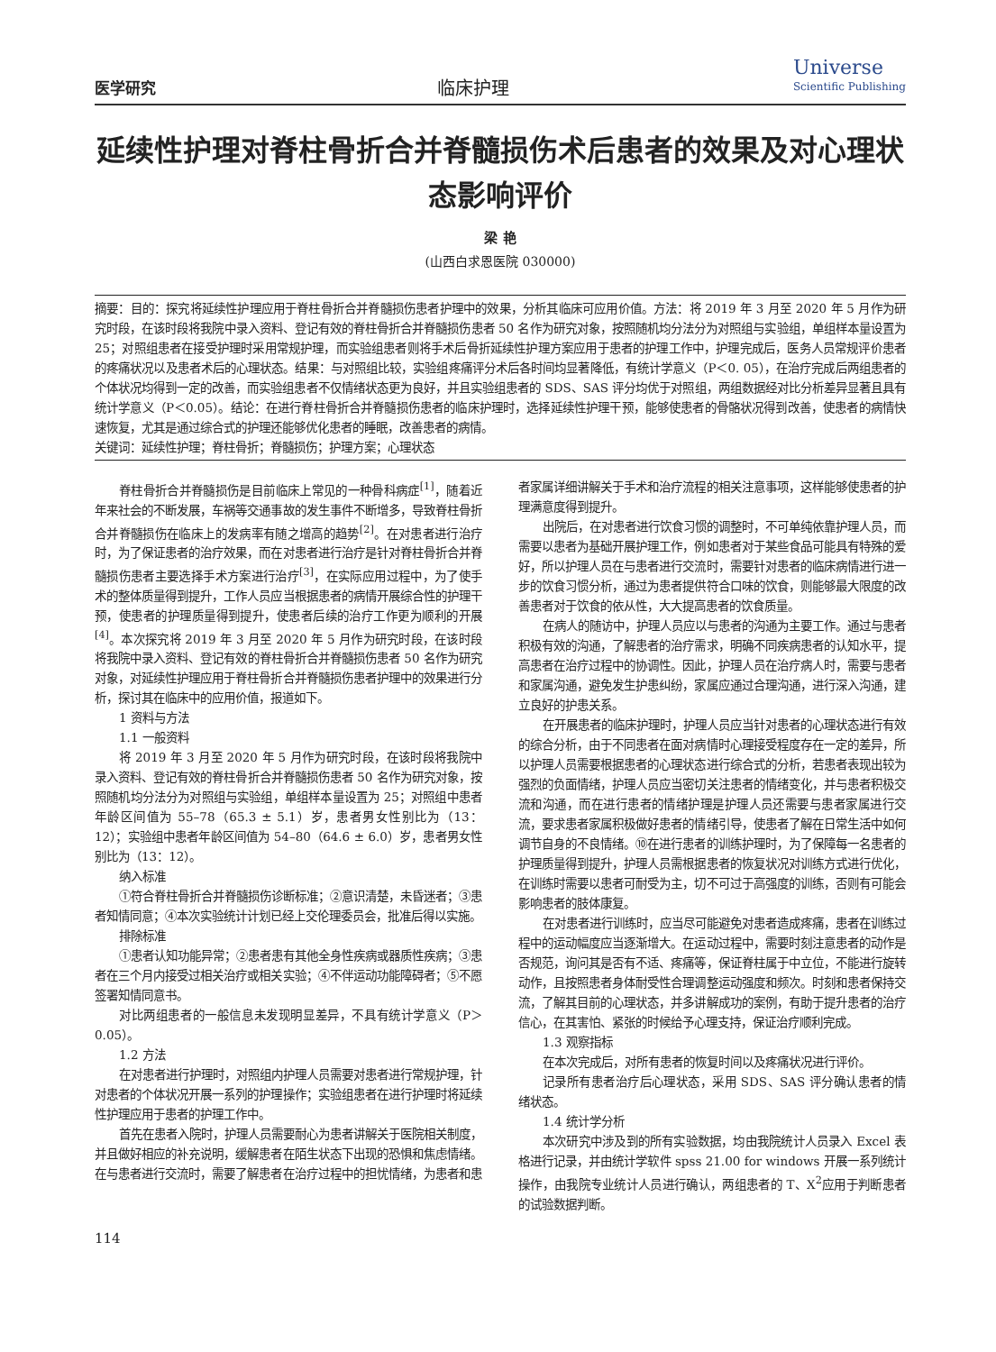医学研究
临床护理
Universe
Scientific Publishing
延续性护理对脊柱骨折合并脊髓损伤术后患者的效果及对心理状态影响评价
梁 艳
(山西白求恩医院 030000)
摘要：目的：探究将延续性护理应用于脊柱骨折合并脊髓损伤患者护理中的效果，分析其临床可应用价值。方法：将 2019 年 3 月至 2020 年 5 月作为研究时段，在该时段将我院中录入资料、登记有效的脊柱骨折合并脊髓损伤患者 50 名作为研究对象，按照随机均分法分为对照组与实验组，单组样本量设置为 25；对照组患者在接受护理时采用常规护理，而实验组患者则将手术后骨折延续性护理方案应用于患者的护理工作中，护理完成后，医务人员常规评价患者的疼痛状况以及患者术后的心理状态。结果：与对照组比较，实验组疼痛评分术后各时间均显著降低，有统计学意义（P＜0. 05），在治疗完成后两组患者的个体状况均得到一定的改善，而实验组患者不仅情绪状态更为良好，并且实验组患者的 SDS、SAS 评分均优于对照组，两组数据经对比分析差异显著且具有统计学意义（P＜0.05）。结论：在进行脊柱骨折合并脊髓损伤患者的临床护理时，选择延续性护理干预，能够使患者的骨骼状况得到改善，使患者的病情快速恢复，尤其是通过综合式的护理还能够优化患者的睡眠，改善患者的病情。
关键词：延续性护理；脊柱骨折；脊髓损伤；护理方案；心理状态
脊柱骨折合并脊髓损伤是目前临床上常见的一种骨科病症<sup>[1]</sup>，随着近年来社会的不断发展，车祸等交通事故的发生事件不断增多，导致脊柱骨折合并脊髓损伤在临床上的发病率有随之增高的趋势<sup>[2]</sup>。在对患者进行治疗时，为了保证患者的治疗效果，而在对患者进行治疗是针对脊柱骨折合并脊髓损伤患者主要选择手术方案进行治疗<sup>[3]</sup>，在实际应用过程中，为了使手术的整体质量得到提升，工作人员应当根据患者的病情开展综合性的护理干预，使患者的护理质量得到提升，使患者后续的治疗工作更为顺利的开展<sup>[4]</sup>。本次探究将 2019 年 3 月至 2020 年 5 月作为研究时段，在该时段将我院中录入资料、登记有效的脊柱骨折合并脊髓损伤患者 50 名作为研究对象，对延续性护理应用于脊柱骨折合并脊髓损伤患者护理中的效果进行分析，探讨其在临床中的应用价值，报道如下。
1 资料与方法
1.1 一般资料
将 2019 年 3 月至 2020 年 5 月作为研究时段，在该时段将我院中录入资料、登记有效的脊柱骨折合并脊髓损伤患者 50 名作为研究对象，按照随机均分法分为对照组与实验组，单组样本量设置为 25；对照组中患者年龄区间值为 55–78（65.3 ± 5.1）岁，患者男女性别比为（13：12）；实验组中患者年龄区间值为 54–80（64.6 ± 6.0）岁，患者男女性别比为（13：12）。
纳入标准
①符合脊柱骨折合并脊髓损伤诊断标准；②意识清楚，未昏迷者；③患者知情同意；④本次实验统计计划已经上交伦理委员会，批准后得以实施。
排除标准
①患者认知功能异常；②患者患有其他全身性疾病或器质性疾病；③患者在三个月内接受过相关治疗或相关实验；④不伴运动功能障碍者；⑤不愿签署知情同意书。
对比两组患者的一般信息未发现明显差异，不具有统计学意义（P＞0.05）。
1.2 方法
在对患者进行护理时，对照组内护理人员需要对患者进行常规护理，针对患者的个体状况开展一系列的护理操作；实验组患者在进行护理时将延续性护理应用于患者的护理工作中。
首先在患者入院时，护理人员需要耐心为患者讲解关于医院相关制度，并且做好相应的补充说明，缓解患者在陌生状态下出现的恐惧和焦虑情绪。在与患者进行交流时，需要了解患者在治疗过程中的担忧情绪，为患者和患者家属详细讲解关于手术和治疗流程的相关注意事项，这样能够使患者的护理满意度得到提升。
出院后，在对患者进行饮食习惯的调整时，不可单纯依靠护理人员，而需要以患者为基础开展护理工作，例如患者对于某些食品可能具有特殊的爱好，所以护理人员在与患者进行交流时，需要针对患者的临床病情进行进一步的饮食习惯分析，通过为患者提供符合口味的饮食，则能够最大限度的改善患者对于饮食的依从性，大大提高患者的饮食质量。
在病人的随访中，护理人员应以与患者的沟通为主要工作。通过与患者积极有效的沟通，了解患者的治疗需求，明确不同疾病患者的认知水平，提高患者在治疗过程中的协调性。因此，护理人员在治疗病人时，需要与患者和家属沟通，避免发生护患纠纷，家属应通过合理沟通，进行深入沟通，建立良好的护患关系。
在开展患者的临床护理时，护理人员应当针对患者的心理状态进行有效的综合分析，由于不同患者在面对病情时心理接受程度存在一定的差异，所以护理人员需要根据患者的心理状态进行综合式的分析，若患者表现出较为强烈的负面情绪，护理人员应当密切关注患者的情绪变化，并与患者积极交流和沟通，而在进行患者的情绪护理是护理人员还需要与患者家属进行交流，要求患者家属积极做好患者的情绪引导，使患者了解在日常生活中如何调节自身的不良情绪。⑩在进行患者的训练护理时，为了保障每一名患者的护理质量得到提升，护理人员需根据患者的恢复状况对训练方式进行优化，在训练时需要以患者可耐受为主，切不可过于高强度的训练，否则有可能会影响患者的肢体康复。
在对患者进行训练时，应当尽可能避免对患者造成疼痛，患者在训练过程中的运动幅度应当逐渐增大。在运动过程中，需要时刻注意患者的动作是否规范，询问其是否有不适、疼痛等，保证脊柱属于中立位，不能进行旋转动作，且按照患者身体耐受性合理调整运动强度和频次。时刻和患者保持交流，了解其目前的心理状态，并多讲解成功的案例，有助于提升患者的治疗信心，在其害怕、紧张的时候给予心理支持，保证治疗顺利完成。
1.3 观察指标
在本次完成后，对所有患者的恢复时间以及疼痛状况进行评价。
记录所有患者治疗后心理状态，采用 SDS、SAS 评分确认患者的情绪状态。
1.4 统计学分析
本次研究中涉及到的所有实验数据，均由我院统计人员录入 Excel 表格进行记录，并由统计学软件 spss 21.00 for windows 开展一系列统计操作，由我院专业统计人员进行确认，两组患者的 T、X<sup>2</sup>应用于判断患者的试验数据判断。
114